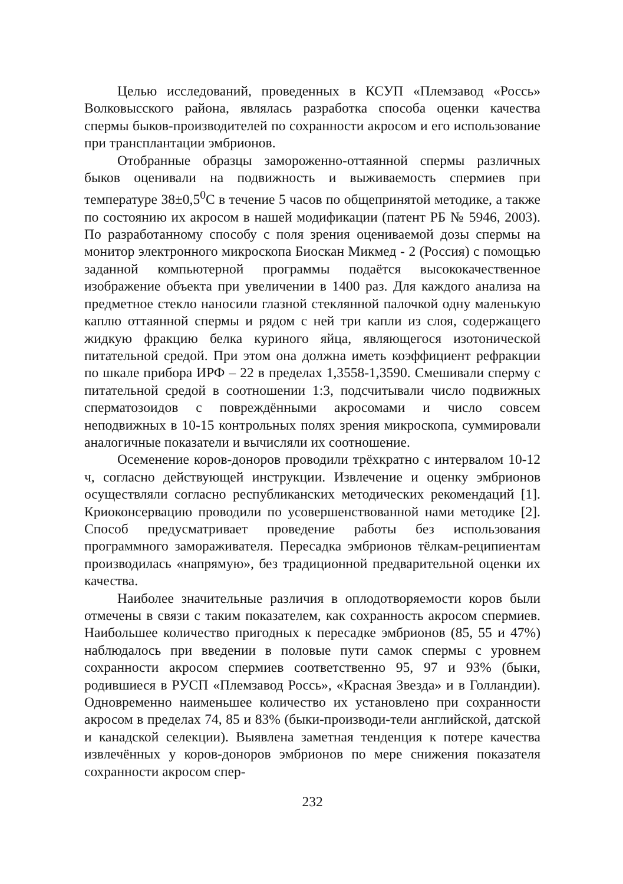Целью исследований, проведенных в КСУП «Племзавод «Россь» Волковысского района, являлась разработка способа оценки качества спермы быков-производителей по сохранности акросом и его использование при трансплантации эмбрионов.
Отобранные образцы замороженно-оттаянной спермы различных быков оценивали на подвижность и выживаемость спермиев при температуре 38±0,5<sup>0</sup>С в течение 5 часов по общепринятой методике, а также по состоянию их акросом в нашей модификации (патент РБ № 5946, 2003). По разработанному способу с поля зрения оцениваемой дозы спермы на монитор электронного микроскопа Биоскан Микмед - 2 (Россия) с помощью заданной компьютерной программы подаётся высококачественное изображение объекта при увеличении в 1400 раз. Для каждого анализа на предметное стекло наносили глазной стеклянной палочкой одну маленькую каплю оттаянной спермы и рядом с ней три капли из слоя, содержащего жидкую фракцию белка куриного яйца, являющегося изотонической питательной средой. При этом она должна иметь коэффициент рефракции по шкале прибора ИРФ – 22 в пределах 1,3558-1,3590. Смешивали сперму с питательной средой в соотношении 1:3, подсчитывали число подвижных сперматозоидов с повреждёнными акросомами и число совсем неподвижных в 10-15 контрольных полях зрения микроскопа, суммировали аналогичные показатели и вычисляли их соотношение.
Осеменение коров-доноров проводили трёхкратно с интервалом 10-12 ч, согласно действующей инструкции. Извлечение и оценку эмбрионов осуществляли согласно республиканских методических рекомендаций [1]. Криоконсервацию проводили по усовершенствованной нами методике [2]. Способ предусматривает проведение работы без использования программного замораживателя. Пересадка эмбрионов тёлкам-реципиентам производилась «напрямую», без традиционной предварительной оценки их качества.
Наиболее значительные различия в оплодотворяемости коров были отмечены в связи с таким показателем, как сохранность акросом спермиев. Наибольшее количество пригодных к пересадке эмбрионов (85, 55 и 47%) наблюдалось при введении в половые пути самок спермы с уровнем сохранности акросом спермиев соответственно 95, 97 и 93% (быки, родившиеся в РУСП «Племзавод Россь», «Красная Звезда» и в Голландии). Одновременно наименьшее количество их установлено при сохранности акросом в пределах 74, 85 и 83% (быки-производи-тели английской, датской и канадской селекции). Выявлена заметная тенденция к потере качества извлечённых у коров-доноров эмбрионов по мере снижения показателя сохранности акросом спер-
232